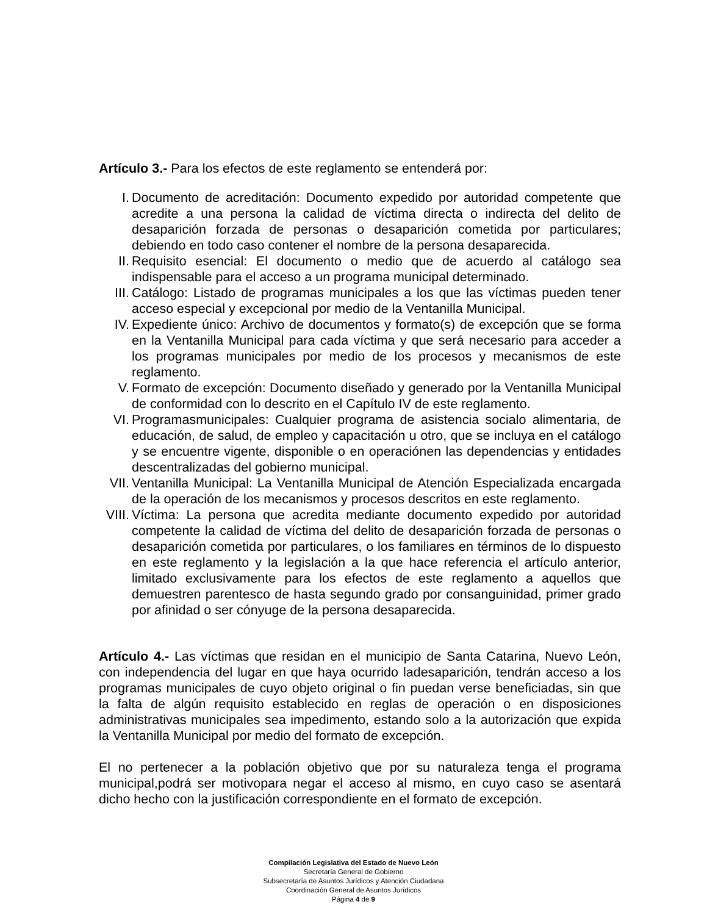Artículo 3.- Para los efectos de este reglamento se entenderá por:
I. Documento de acreditación: Documento expedido por autoridad competente que acredite a una persona la calidad de víctima directa o indirecta del delito de desaparición forzada de personas o desaparición cometida por particulares; debiendo en todo caso contener el nombre de la persona desaparecida.
II. Requisito esencial: El documento o medio que de acuerdo al catálogo sea indispensable para el acceso a un programa municipal determinado.
III. Catálogo: Listado de programas municipales a los que las víctimas pueden tener acceso especial y excepcional por medio de la Ventanilla Municipal.
IV. Expediente único: Archivo de documentos y formato(s) de excepción que se forma en la Ventanilla Municipal para cada víctima y que será necesario para acceder a los programas municipales por medio de los procesos y mecanismos de este reglamento.
V. Formato de excepción: Documento diseñado y generado por la Ventanilla Municipal de conformidad con lo descrito en el Capítulo IV de este reglamento.
VI. Programasmunicipales: Cualquier programa de asistencia socialo alimentaria, de educación, de salud, de empleo y capacitación u otro, que se incluya en el catálogo y se encuentre vigente, disponible o en operaciónen las dependencias y entidades descentralizadas del gobierno municipal.
VII. Ventanilla Municipal: La Ventanilla Municipal de Atención Especializada encargada de la operación de los mecanismos y procesos descritos en este reglamento.
VIII. Víctima: La persona que acredita mediante documento expedido por autoridad competente la calidad de víctima del delito de desaparición forzada de personas o desaparición cometida por particulares, o los familiares en términos de lo dispuesto en este reglamento y la legislación a la que hace referencia el artículo anterior, limitado exclusivamente para los efectos de este reglamento a aquellos que demuestren parentesco de hasta segundo grado por consanguinidad, primer grado por afinidad o ser cónyuge de la persona desaparecida.
Artículo 4.- Las víctimas que residan en el municipio de Santa Catarina, Nuevo León, con independencia del lugar en que haya ocurrido ladesaparición, tendrán acceso a los programas municipales de cuyo objeto original o fin puedan verse beneficiadas, sin que la falta de algún requisito establecido en reglas de operación o en disposiciones administrativas municipales sea impedimento, estando solo a la autorización que expida la Ventanilla Municipal por medio del formato de excepción.
El no pertenecer a la población objetivo que por su naturaleza tenga el programa municipal,podrá ser motivopara negar el acceso al mismo, en cuyo caso se asentará dicho hecho con la justificación correspondiente en el formato de excepción.
Compilación Legislativa del Estado de Nuevo León
Secretaría General de Gobierno
Subsecretaría de Asuntos Jurídicos y Atención Ciudadana
Coordinación General de Asuntos Jurídicos
Página 4 de 9